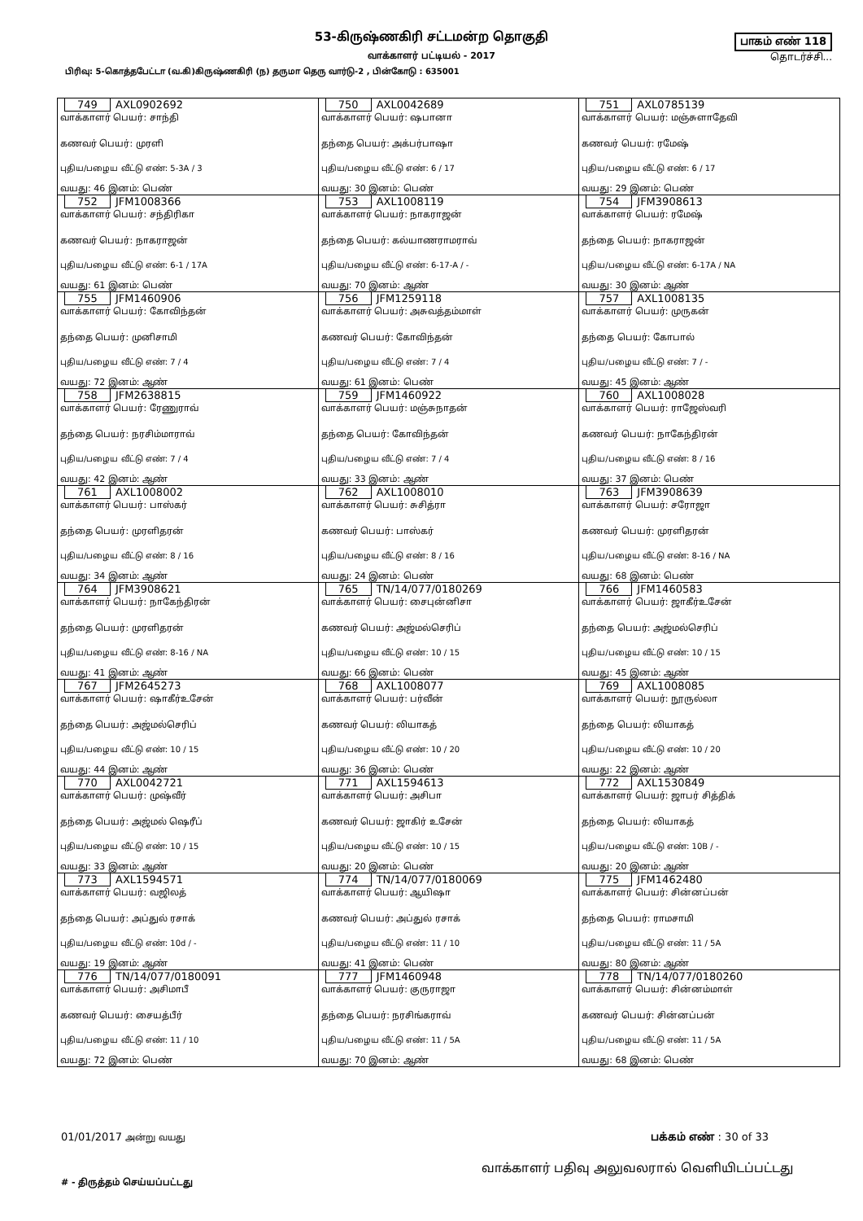53-கிருஷ்ணகிரி சட்டமன்ற தொகுதி
வாக்காளர் பட்டியல் - 2017
பாகம் எண் 118
தொடர்ச்சி...
பிரிவு: 5-கொத்தபேட்டா (வ.கி)கிருஷ்ணகிரி (ந) தருமா தெரு வார்டு-2 , பின்கோடு : 635001
| 749 AXL0902692 வாக்காளர் பெயர்: சாந்தி கணவர் பெயர்: முரளி புதிய/பழைய வீட்டு எண்: 5-3A / 3 வயது: 46 இனம்: பெண் | 750 AXL0042689 வாக்காளர் பெயர்: ஷபானா தந்தை பெயர்: அக்பர்பாஷா புதிய/பழைய வீட்டு எண்: 6 / 17 வயது: 30 இனம்: பெண் | 751 AXL0785139 வாக்காளர் பெயர்: மஞ்சுளாதேவி கணவர் பெயர்: ரமேஷ் புதிய/பழைய வீட்டு எண்: 6 / 17 வயது: 29 இனம்: பெண் |
| 752 JFM1008366 வாக்காளர் பெயர்: சந்திரிகா கணவர் பெயர்: நாகராஜன் புதிய/பழைய வீட்டு எண்: 6-1 / 17A வயது: 61 இனம்: பெண் | 753 AXL1008119 வாக்காளர் பெயர்: நாகராஜன் தந்தை பெயர்: கல்யாணராமராவ் புதிய/பழைய வீட்டு எண்: 6-17-A / - வயது: 70 இனம்: ஆண் | 754 JFM3908613 வாக்காளர் பெயர்: ரமேஷ் தந்தை பெயர்: நாகராஜன் புதிய/பழைய வீட்டு எண்: 6-17A / NA வயது: 30 இனம்: ஆண் |
| 755 JFM1460906 வாக்காளர் பெயர்: கோவிந்தன் தந்தை பெயர்: முனிசாமி புதிய/பழைய வீட்டு எண்: 7 / 4 வயது: 72 இனம்: ஆண் | 756 JFM1259118 வாக்காளர் பெயர்: அசுவத்தம்மாள் கணவர் பெயர்: கோவிந்தன் புதிய/பழைய வீட்டு எண்: 7 / 4 வயது: 61 இனம்: பெண் | 757 AXL1008135 வாக்காளர் பெயர்: முருகன் தந்தை பெயர்: கோபால் புதிய/பழைய வீட்டு எண்: 7 / - வயது: 45 இனம்: ஆண் |
| 758 JFM2638815 வாக்காளர் பெயர்: ரேணுராவ் தந்தை பெயர்: நரசிம்மாராவ் புதிய/பழைய வீட்டு எண்: 7 / 4 வயது: 42 இனம்: ஆண் | 759 JFM1460922 வாக்காளர் பெயர்: மஞ்சுநாதன் தந்தை பெயர்: கோவிந்தன் புதிய/பழைய வீட்டு எண்: 7 / 4 வயது: 33 இனம்: ஆண் | 760 AXL1008028 வாக்காளர் பெயர்: ராஜேஸ்வரி கணவர் பெயர்: நாகேந்திரன் புதிய/பழைய வீட்டு எண்: 8 / 16 வயது: 37 இனம்: பெண் |
| 761 AXL1008002 வாக்காளர் பெயர்: பாஸ்கர் தந்தை பெயர்: முரளிதரன் புதிய/பழைய வீட்டு எண்: 8 / 16 வயது: 34 இனம்: ஆண் | 762 AXL1008010 வாக்காளர் பெயர்: சுசித்ரா கணவர் பெயர்: பாஸ்கர் புதிய/பழைய வீட்டு எண்: 8 / 16 வயது: 24 இனம்: பெண் | 763 JFM3908639 வாக்காளர் பெயர்: சரோஜா கணவர் பெயர்: முரளிதரன் புதிய/பழைய வீட்டு எண்: 8-16 / NA வயது: 68 இனம்: பெண் |
| 764 JFM3908621 வாக்காளர் பெயர்: நாகேந்திரன் தந்தை பெயர்: முரளிதரன் புதிய/பழைய வீட்டு எண்: 8-16 / NA வயது: 41 இனம்: ஆண் | 765 TN/14/077/0180269 வாக்காளர் பெயர்: சைபுன்னிசா கணவர் பெயர்: அஜ்மல்செரிப் புதிய/பழைய வீட்டு எண்: 10 / 15 வயது: 66 இனம்: பெண் | 766 JFM1460583 வாக்காளர் பெயர்: ஜாகீர்உசேன் தந்தை பெயர்: அஜ்மல்செரிப் புதிய/பழைய வீட்டு எண்: 10 / 15 வயது: 45 இனம்: ஆண் |
| 767 JFM2645273 வாக்காளர் பெயர்: ஷாகீர்உசேன் தந்தை பெயர்: அஜ்மல்செரிப் புதிய/பழைய வீட்டு எண்: 10 / 15 வயது: 44 இனம்: ஆண் | 768 AXL1008077 வாக்காளர் பெயர்: பர்வீன் கணவர் பெயர்: லியாகத் புதிய/பழைய வீட்டு எண்: 10 / 20 வயது: 36 இனம்: பெண் | 769 AXL1008085 வாக்காளர் பெயர்: நூருல்லா தந்தை பெயர்: லியாகத் புதிய/பழைய வீட்டு எண்: 10 / 20 வயது: 22 இனம்: ஆண் |
| 770 AXL0042721 வாக்காளர் பெயர்: முஷ்வீர் தந்தை பெயர்: அஜ்மல் ஷெரீப் புதிய/பழைய வீட்டு எண்: 10 / 15 வயது: 33 இனம்: ஆண் | 771 AXL1594613 வாக்காளர் பெயர்: அசிபா கணவர் பெயர்: ஜாகிர் உசேன் புதிய/பழைய வீட்டு எண்: 10 / 15 வயது: 20 இனம்: பெண் | 772 AXL1530849 வாக்காளர் பெயர்: ஜாபர் சித்திக் தந்தை பெயர்: லியாகத் புதிய/பழைய வீட்டு எண்: 10B / - வயது: 20 இனம்: ஆண் |
| 773 AXL1594571 வாக்காளர் பெயர்: வஜிலத் தந்தை பெயர்: அப்துல் ரசாக் புதிய/பழைய வீட்டு எண்: 10d / - வயது: 19 இனம்: ஆண் | 774 TN/14/077/0180069 வாக்காளர் பெயர்: ஆயிஷா கணவர் பெயர்: அப்துல் ரசாக் புதிய/பழைய வீட்டு எண்: 11 / 10 வயது: 41 இனம்: பெண் | 775 JFM1462480 வாக்காளர் பெயர்: சின்னப்பன் தந்தை பெயர்: ராமசாமி புதிய/பழைய வீட்டு எண்: 11 / 5A வயது: 80 இனம்: ஆண் |
| 776 TN/14/077/0180091 வாக்காளர் பெயர்: அசிமாபீ கணவர் பெயர்: சையத்பீர் புதிய/பழைய வீட்டு எண்: 11 / 10 வயது: 72 இனம்: பெண் | 777 JFM1460948 வாக்காளர் பெயர்: குருராஜா தந்தை பெயர்: நரசிங்கராவ் புதிய/பழைய வீட்டு எண்: 11 / 5A வயது: 70 இனம்: ஆண் | 778 TN/14/077/0180260 வாக்காளர் பெயர்: சின்னம்மாள் கணவர் பெயர்: சின்னப்பன் புதிய/பழைய வீட்டு எண்: 11 / 5A வயது: 68 இனம்: பெண் |
01/01/2017 அன்று வயது பக்கம் எண் : 30 of 33
# - திருத்தம் செய்யப்பட்டது வாக்காளர் பதிவு அலுவலரால் வெளியிடப்பட்டது